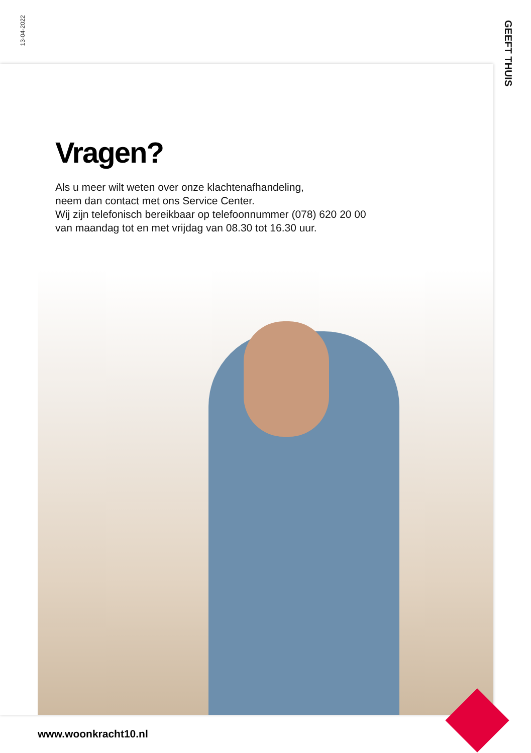13-04-2022
GEEFT THUIS
Vragen?
Als u meer wilt weten over onze klachtenafhandeling,
neem dan contact met ons Service Center.
Wij zijn telefonisch bereikbaar op telefoonnummer (078) 620 20 00
van maandag tot en met vrijdag van 08.30 tot 16.30 uur.
www.woonkracht10.nl